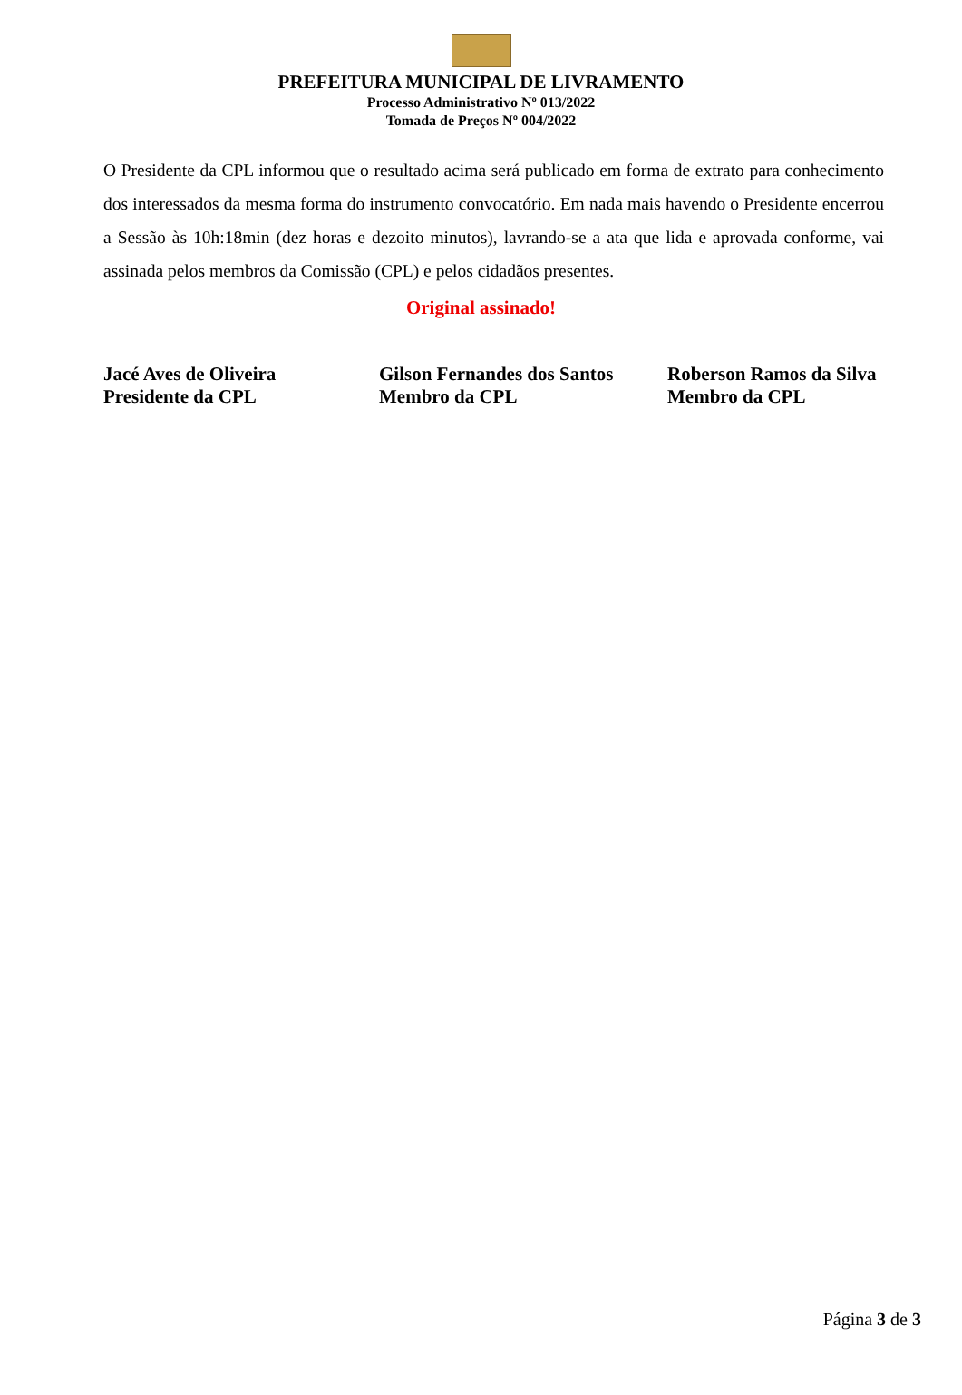PREFEITURA MUNICIPAL DE LIVRAMENTO
Processo Administrativo Nº 013/2022
Tomada de Preços Nº 004/2022
O Presidente da CPL informou que o resultado acima será publicado em forma de extrato para conhecimento dos interessados da mesma forma do instrumento convocatório. Em nada mais havendo o Presidente encerrou a Sessão às 10h:18min (dez horas e dezoito minutos), lavrando-se a ata que lida e aprovada conforme, vai assinada pelos membros da Comissão (CPL) e pelos cidadãos presentes.
Original assinado!
Jacé Aves de Oliveira
Presidente da CPL
Gilson Fernandes dos Santos
Membro da CPL
Roberson Ramos da Silva
Membro da CPL
Página 3 de 3